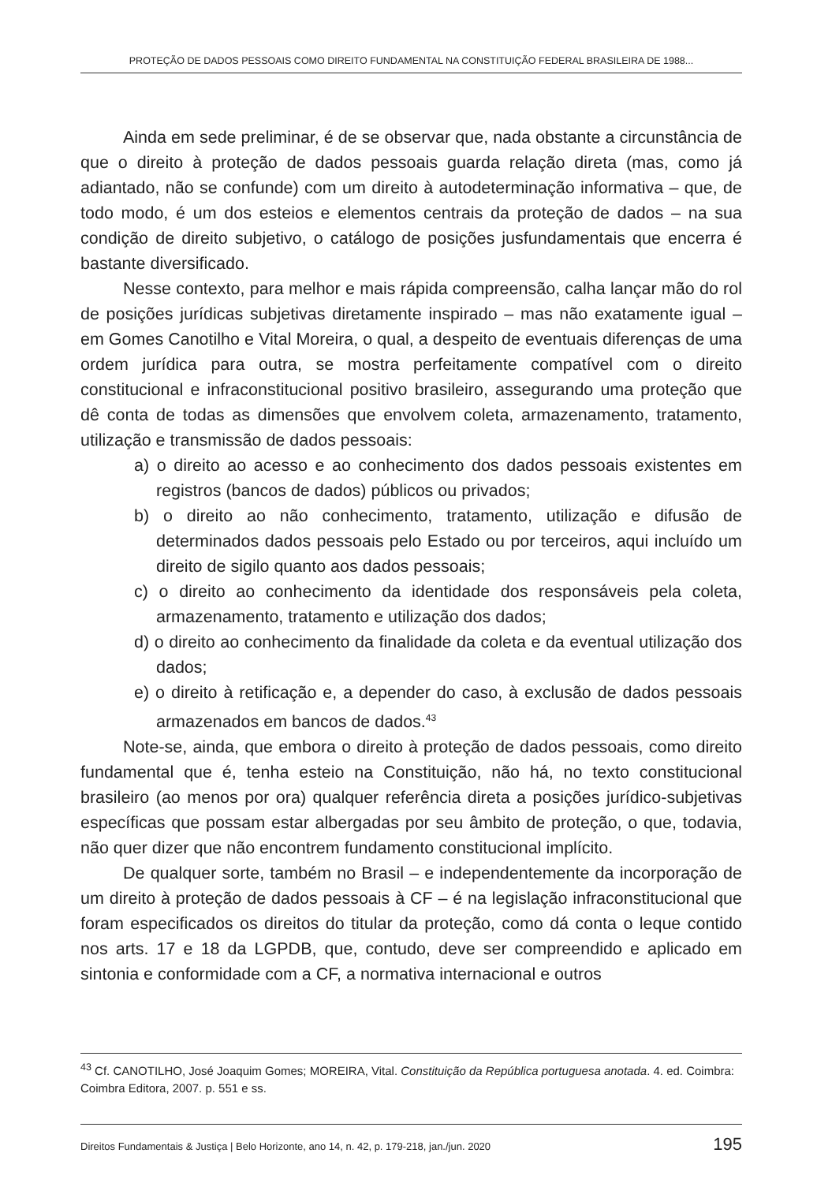PROTEÇÃO DE DADOS PESSOAIS COMO DIREITO FUNDAMENTAL NA CONSTITUIÇÃO FEDERAL BRASILEIRA DE 1988...
Ainda em sede preliminar, é de se observar que, nada obstante a circunstância de que o direito à proteção de dados pessoais guarda relação direta (mas, como já adiantado, não se confunde) com um direito à autodeterminação informativa – que, de todo modo, é um dos esteios e elementos centrais da proteção de dados – na sua condição de direito subjetivo, o catálogo de posições jusfundamentais que encerra é bastante diversificado.
Nesse contexto, para melhor e mais rápida compreensão, calha lançar mão do rol de posições jurídicas subjetivas diretamente inspirado – mas não exatamente igual – em Gomes Canotilho e Vital Moreira, o qual, a despeito de eventuais diferenças de uma ordem jurídica para outra, se mostra perfeitamente compatível com o direito constitucional e infraconstitucional positivo brasileiro, assegurando uma proteção que dê conta de todas as dimensões que envolvem coleta, armazenamento, tratamento, utilização e transmissão de dados pessoais:
a) o direito ao acesso e ao conhecimento dos dados pessoais existentes em registros (bancos de dados) públicos ou privados;
b) o direito ao não conhecimento, tratamento, utilização e difusão de determinados dados pessoais pelo Estado ou por terceiros, aqui incluído um direito de sigilo quanto aos dados pessoais;
c) o direito ao conhecimento da identidade dos responsáveis pela coleta, armazenamento, tratamento e utilização dos dados;
d) o direito ao conhecimento da finalidade da coleta e da eventual utilização dos dados;
e) o direito à retificação e, a depender do caso, à exclusão de dados pessoais armazenados em bancos de dados.<sup>43</sup>
Note-se, ainda, que embora o direito à proteção de dados pessoais, como direito fundamental que é, tenha esteio na Constituição, não há, no texto constitucional brasileiro (ao menos por ora) qualquer referência direta a posições jurídico-subjetivas específicas que possam estar albergadas por seu âmbito de proteção, o que, todavia, não quer dizer que não encontrem fundamento constitucional implícito.
De qualquer sorte, também no Brasil – e independentemente da incorporação de um direito à proteção de dados pessoais à CF – é na legislação infraconstitucional que foram especificados os direitos do titular da proteção, como dá conta o leque contido nos arts. 17 e 18 da LGPDB, que, contudo, deve ser compreendido e aplicado em sintonia e conformidade com a CF, a normativa internacional e outros
<sup>43</sup> Cf. CANOTILHO, José Joaquim Gomes; MOREIRA, Vital. Constituição da República portuguesa anotada. 4. ed. Coimbra: Coimbra Editora, 2007. p. 551 e ss.
Direitos Fundamentais & Justiça | Belo Horizonte, ano 14, n. 42, p. 179-218, jan./jun. 2020 195